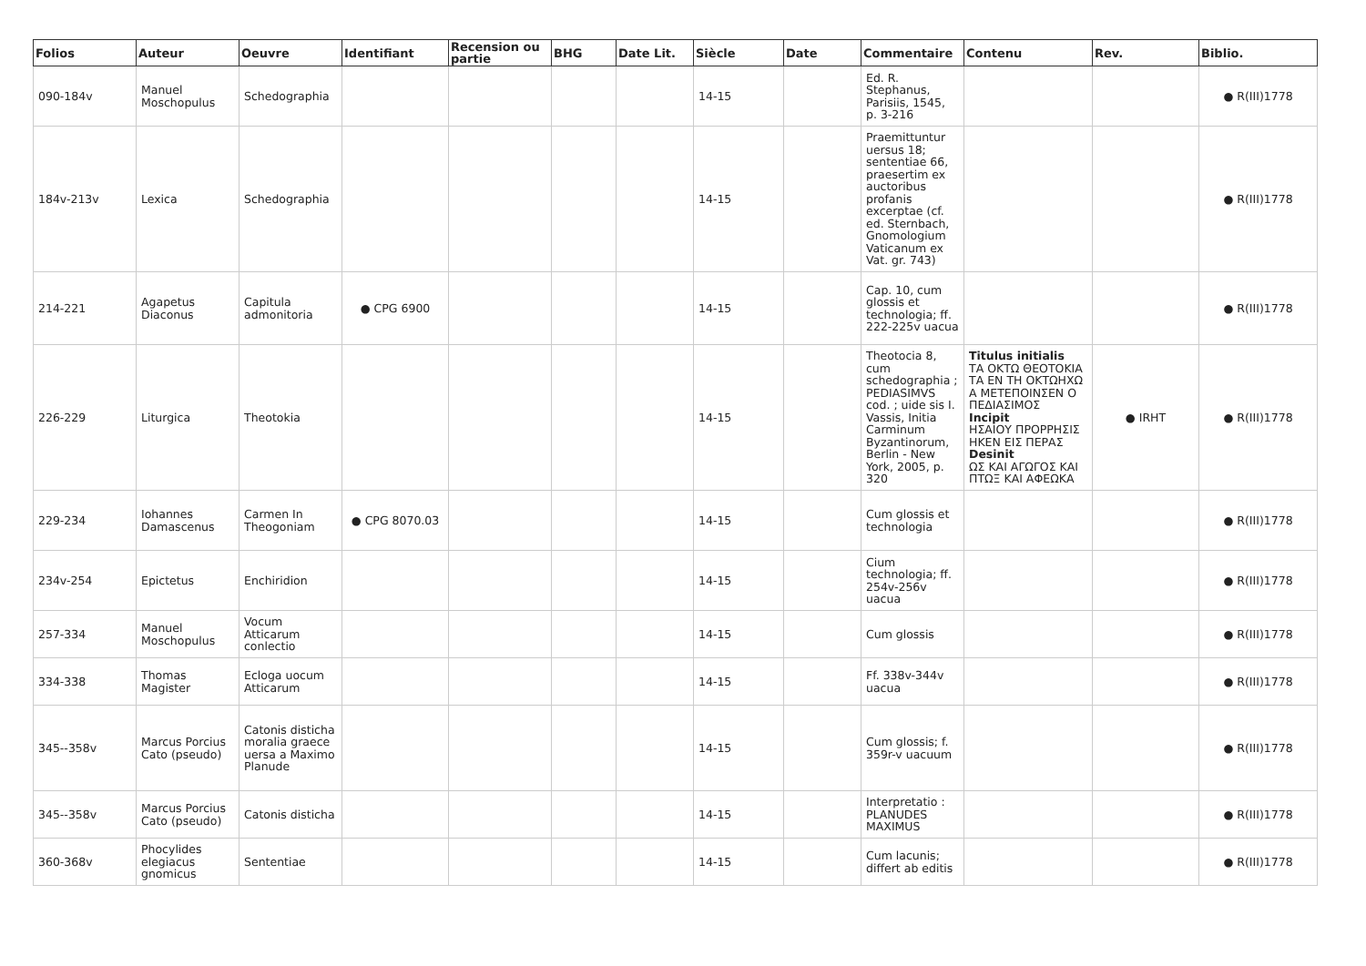| Folios | Auteur | Oeuvre | Identifiant | Recension ou partie | BHG | Date Lit. | Siècle | Date | Commentaire | Contenu | Rev. | Biblio. |
| --- | --- | --- | --- | --- | --- | --- | --- | --- | --- | --- | --- | --- |
| 090-184v | Manuel Moschopulus | Schedographia | | | | | 14-15 | | Ed. R. Stephanus, Parisiis, 1545, p. 3-216 | | | ● R(III)1778 |
| 184v-213v | Lexica | Schedographia | | | | | 14-15 | | Praemittuntur uersus 18; sententiae 66, praesertim ex auctoribus profanis excerptae (cf. ed. Sternbach, Gnomologium Vaticanum ex Vat. gr. 743) | | | ● R(III)1778 |
| 214-221 | Agapetus Diaconus | Capitula admonitoria | ● CPG 6900 | | | | 14-15 | | Cap. 10, cum glossis et technologia; ff. 222-225v uacua | | | ● R(III)1778 |
| 226-229 | Liturgica | Theotokia | | | | | 14-15 | | Theotocia 8, cum schedographia ; PEDIASIMVS cod. ; uide sis I. Vassis, Initia Carminum Byzantinorum, Berlin - New York, 2005, p. 320 | Titulus initialis ΤΑ ΟΚΤΩ ΘΕΟΤΟΚΙΑ ΤΑ ΕΝ ΤΗ ΟΚΤΩΗΧΩ Α ΜΕΤΕΠΟΙΝΣΕΝ Ο ΠΕΔΙΑΣΙΜΟΣ Incipit ΗΣΑΙΟΥ ΠΡΟΡΡΗΣΙΣ ΗΚΕΝ ΕΙΣ ΠΕΡΑΣ Desinit ΩΣ ΚΑΙ ΑΓΩΓΟΣ ΚΑΙ ΠΤΩΞ ΚΑΙ ΑΦΕΩΚΑ | ● IRHT | ● R(III)1778 |
| 229-234 | Iohannes Damascenus | Carmen In Theogoniam | ● CPG 8070.03 | | | | 14-15 | | Cum glossis et technologia | | | ● R(III)1778 |
| 234v-254 | Epictetus | Enchiridion | | | | | 14-15 | | Cium technologia; ff. 254v-256v uacua | | | ● R(III)1778 |
| 257-334 | Manuel Moschopulus | Vocum Atticarum conlectio | | | | | 14-15 | | Cum glossis | | | ● R(III)1778 |
| 334-338 | Thomas Magister | Ecloga uocum Atticarum | | | | | 14-15 | | Ff. 338v-344v uacua | | | ● R(III)1778 |
| 345--358v | Marcus Porcius Cato (pseudo) | Catonis disticha moralia graece uersa a Maximo Planude | | | | | 14-15 | | Cum glossis; f. 359r-v uacuum | | | ● R(III)1778 |
| 345--358v | Marcus Porcius Cato (pseudo) | Catonis disticha | | | | | 14-15 | | Interpretatio : PLANUDES MAXIMUS | | | ● R(III)1778 |
| 360-368v | Phocylides elegiacus gnomicus | Sententiae | | | | | 14-15 | | Cum lacunis; differt ab editis | | | ● R(III)1778 |